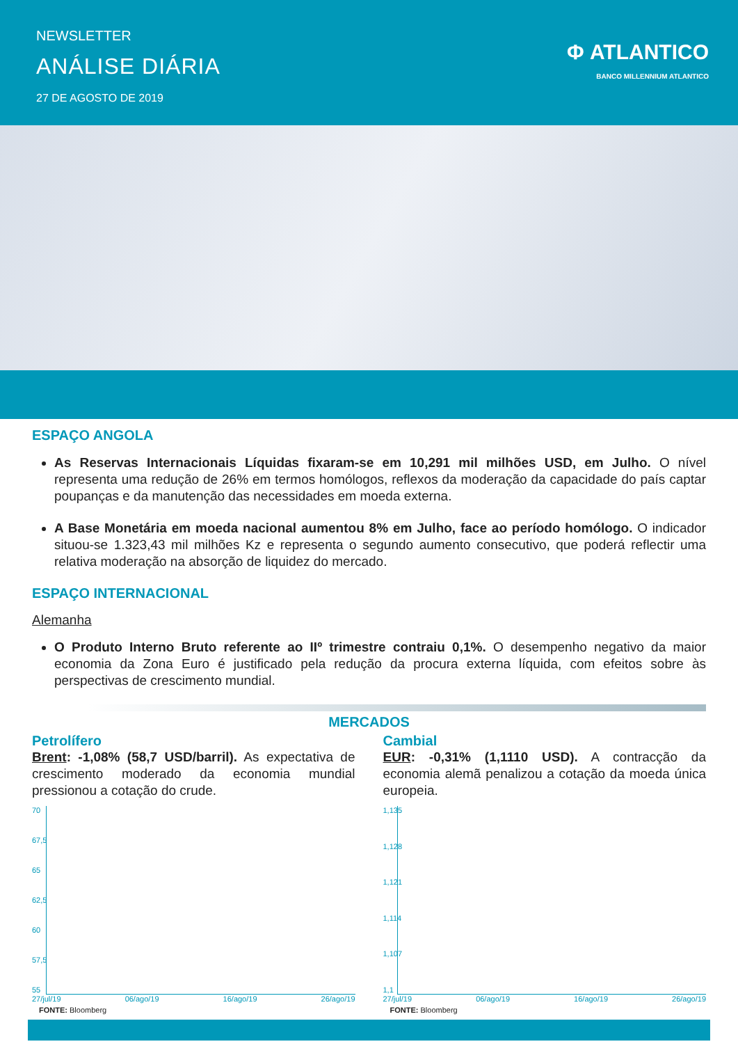NEWSLETTER
ANÁLISE DIÁRIA
27 DE AGOSTO DE 2019
Φ ATLANTICO
BANCO MILLENNIUM ATLANTICO
ESPAÇO ANGOLA
As Reservas Internacionais Líquidas fixaram-se em 10,291 mil milhões USD, em Julho. O nível representa uma redução de 26% em termos homólogos, reflexos da moderação da capacidade do país captar poupanças e da manutenção das necessidades em moeda externa.
A Base Monetária em moeda nacional aumentou 8% em Julho, face ao período homólogo. O indicador situou-se 1.323,43 mil milhões Kz e representa o segundo aumento consecutivo, que poderá reflectir uma relativa moderação na absorção de liquidez do mercado.
ESPAÇO INTERNACIONAL
Alemanha
O Produto Interno Bruto referente ao IIº trimestre contraiu 0,1%. O desempenho negativo da maior economia da Zona Euro é justificado pela redução da procura externa líquida, com efeitos sobre às perspectivas de crescimento mundial.
MERCADOS
Petrolífero
Brent: -1,08% (58,7 USD/barril). As expectativa de crescimento moderado da economia mundial pressionou a cotação do crude.
70
67,5
65
62,5
60
57,5
55
27/jul/19 06/ago/19 16/ago/19 26/ago/19
FONTE: Bloomberg
Cambial
EUR: -0,31% (1,1110 USD). A contracção da economia alemã penalizou a cotação da moeda única europeia.
1,135
1,128
1,121
1,114
1,107
1,1
27/jul/19 06/ago/19 16/ago/19 26/ago/19
FONTE: Bloomberg